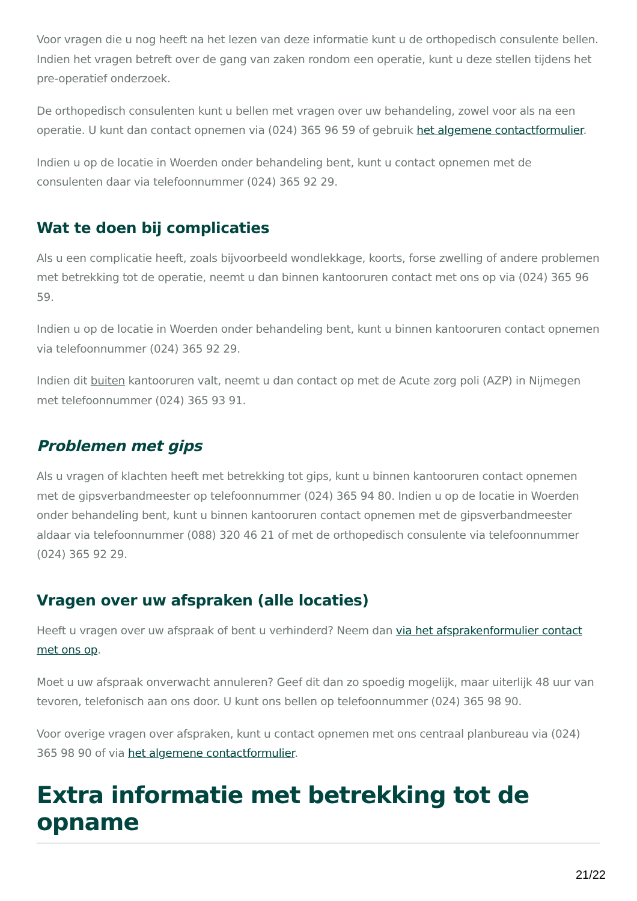Voor vragen die u nog heeft na het lezen van deze informatie kunt u de orthopedisch consulente bellen. Indien het vragen betreft over de gang van zaken rondom een operatie, kunt u deze stellen tijdens het pre-operatief onderzoek.
De orthopedisch consulenten kunt u bellen met vragen over uw behandeling, zowel voor als na een operatie. U kunt dan contact opnemen via (024) 365 96 59 of gebruik het algemene contactformulier.
Indien u op de locatie in Woerden onder behandeling bent, kunt u contact opnemen met de consulenten daar via telefoonnummer (024) 365 92 29.
Wat te doen bij complicaties
Als u een complicatie heeft, zoals bijvoorbeeld wondlekkage, koorts, forse zwelling of andere problemen met betrekking tot de operatie, neemt u dan binnen kantooruren contact met ons op via (024) 365 96 59.
Indien u op de locatie in Woerden onder behandeling bent, kunt u binnen kantooruren contact opnemen via telefoonnummer (024) 365 92 29.
Indien dit buiten kantooruren valt, neemt u dan contact op met de Acute zorg poli (AZP) in Nijmegen met telefoonnummer (024) 365 93 91.
Problemen met gips
Als u vragen of klachten heeft met betrekking tot gips, kunt u binnen kantooruren contact opnemen met de gipsverbandmeester op telefoonnummer (024) 365 94 80. Indien u op de locatie in Woerden onder behandeling bent, kunt u binnen kantooruren contact opnemen met de gipsverbandmeester aldaar via telefoonnummer (088) 320 46 21 of met de orthopedisch consulente via telefoonnummer (024) 365 92 29.
Vragen over uw afspraken (alle locaties)
Heeft u vragen over uw afspraak of bent u verhinderd? Neem dan via het afsprakenformulier contact met ons op.
Moet u uw afspraak onverwacht annuleren? Geef dit dan zo spoedig mogelijk, maar uiterlijk 48 uur van tevoren, telefonisch aan ons door. U kunt ons bellen op telefoonnummer (024) 365 98 90.
Voor overige vragen over afspraken, kunt u contact opnemen met ons centraal planbureau via (024) 365 98 90 of via het algemene contactformulier.
Extra informatie met betrekking tot de opname
21/22